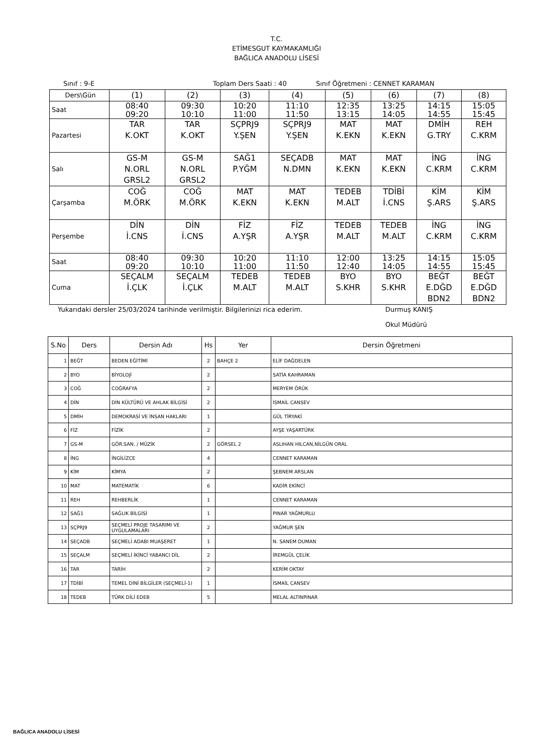T.C.
ETİMESGUT KAYMAKAMLIĞI
BAĞLICA ANADOLU LİSESİ
Sınıf : 9-E Toplam Ders Saati : 40 Sınıf Öğretmeni : CENNET KARAMAN
| Ders\Gün | (1) | (2) | (3) | (4) | (5) | (6) | (7) | (8) |
| Saat | 08:40 09:20 | 09:30 10:10 | 10:20 11:00 | 11:10 11:50 | 12:35 13:15 | 13:25 14:05 | 14:15 14:55 | 15:05 15:45 |
| Pazartesi | TAR K.OKT | TAR K.OKT | SÇPRJ9 Y.ŞEN | SÇPRJ9 Y.ŞEN | MAT K.EKN | MAT K.EKN | DMİH G.TRY | REH C.KRM |
| Salı | GS-M N.ORL GRSL2 | GS-M N.ORL GRSL2 | SAĞ1 P.YĞM | SEÇADB N.DMN | MAT K.EKN | MAT K.EKN | İNG C.KRM | İNG C.KRM |
| Çarşamba | COĞ M.ÖRK | COĞ M.ÖRK | MAT K.EKN | MAT K.EKN | TEDEB M.ALT | TDİBİ İ.CNS | KİM Ş.ARS | KİM Ş.ARS |
| Perşembe | DİN İ.CNS | DİN İ.CNS | FİZ A.YŞR | FİZ A.YŞR | TEDEB M.ALT | TEDEB M.ALT | İNG C.KRM | İNG C.KRM |
| Saat | 08:40 09:20 | 09:30 10:10 | 10:20 11:00 | 11:10 11:50 | 12:00 12:40 | 13:25 14:05 | 14:15 14:55 | 15:05 15:45 |
| Cuma | SEÇALM İ.ÇLK | SEÇALM İ.ÇLK | TEDEB M.ALT | TEDEB M.ALT | BYO S.KHR | BYO S.KHR | BEĞT E.DĞD BDN2 | BEĞT E.DĞD BDN2 |
Yukarıdaki dersler 25/03/2024 tarihinde verilmiştir. Bilgilerinizi rica ederim. Durmuş KANIŞ
Okul Müdürü
| S.No | Ders | Dersin Adı | Hs | Yer | Dersin Öğretmeni |
| --- | --- | --- | --- | --- | --- |
| 1 | BEĞT | BEDEN EĞİTİMİ | 2 | BAHÇE 2 | ELİF DAĞDELEN |
| 2 | BYO | BİYOLOJİ | 2 | | SATİA KAHRAMAN |
| 3 | COĞ | COĞRAFYA | 2 | | MERYEM ÖRÜK |
| 4 | DİN | DİN KÜLTÜRÜ VE AHLAK BİLGİSİ | 2 | | İSMAİL CANSEV |
| 5 | DMİH | DEMOKRASİ VE İNSAN HAKLARI | 1 | | GÜL TİRYAKİ |
| 6 | FİZ | FİZİK | 2 | | AYŞE YAŞARTÜRK |
| 7 | GS-M | GÖR.SAN. / MÜZİK | 2 | GÖRSEL 2 | ASLIHAN HILCAN,NİLGÜN ORAL |
| 8 | İNG | İNGİLİZCE | 4 | | CENNET KARAMAN |
| 9 | KİM | KİMYA | 2 | | ŞEBNEM ARSLAN |
| 10 | MAT | MATEMATİK | 6 | | KADİR EKİNCİ |
| 11 | REH | REHBERLİK | 1 | | CENNET KARAMAN |
| 12 | SAĞ1 | SAĞLIK BİLGİSİ | 1 | | PINAR YAĞMURLU |
| 13 | SÇPRJ9 | SEÇMELİ PROJE TASARIMI VE UYGULAMALARI | 2 | | YAĞMUR ŞEN |
| 14 | SEÇADB | SEÇMELİ ADABI MUAŞERET | 1 | | N. SANEM DUMAN |
| 15 | SEÇALM | SEÇMELİ İKİNCİ YABANCI DİL | 2 | | İREMGÜL ÇELİK |
| 16 | TAR | TARİH | 2 | | KERİM OKTAY |
| 17 | TDİBİ | TEMEL DİNİ BİLGİLER (SEÇMELİ-1) | 1 | | İSMAİL CANSEV |
| 18 | TEDEB | TÜRK DİLİ EDEB | 5 | | MELAL ALTINPINAR |
BAĞLICA ANADOLU LİSESİ